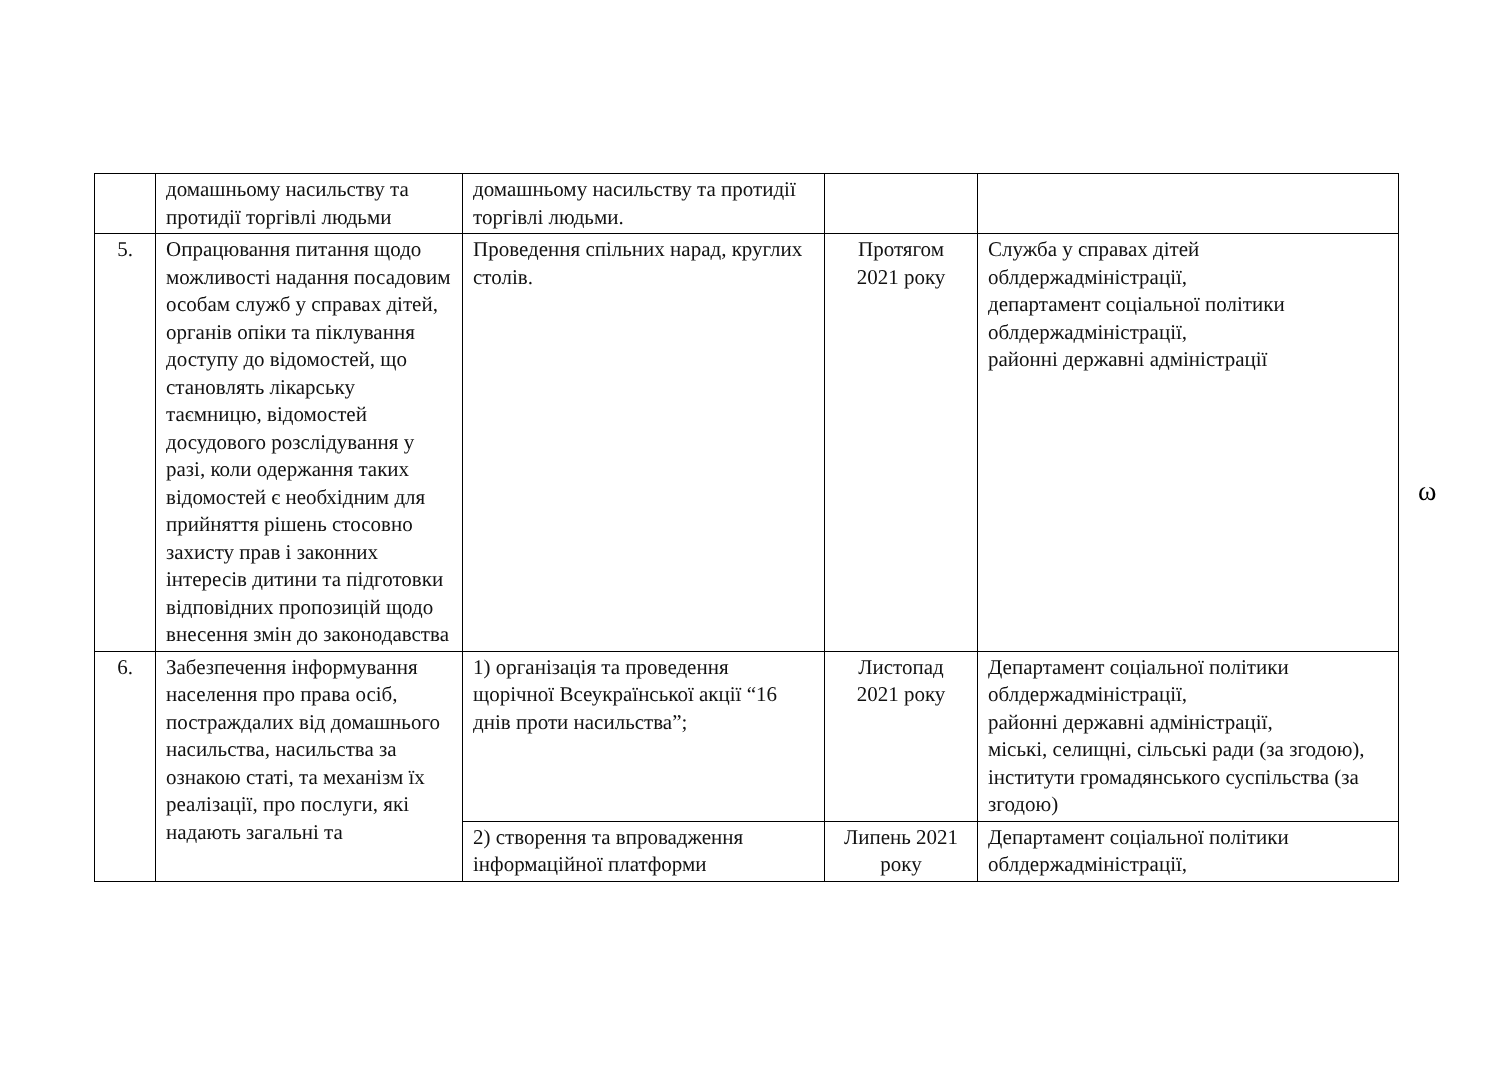| | домашньому насильству та протидії торгівлі людьми | домашньому насильству та протидії торгівлі людьми. | | |
| 5. | Опрацювання питання щодо можливості надання посадовим особам служб у справах дітей, органів опіки та піклування доступу до відомостей, що становлять лікарську таємницю, відомостей досудового розслідування у разі, коли одержання таких відомостей є необхідним для прийняття рішень стосовно захисту прав і законних інтересів дитини та підготовки відповідних пропозицій щодо внесення змін до законодавства | Проведення спільних нарад, круглих столів. | Протягом 2021 року | Служба у справах дітей облдержадміністрації, департамент соціальної політики облдержадміністрації, районні державні адміністрації |
| 6. | Забезпечення інформування населення про права осіб, постраждалих від домашнього насильства, насильства за ознакою статі, та механізм їх реалізації, про послуги, які надають загальні та | 1) організація та проведення щорічної Всеукраїнської акції “16 днів проти насильства”; | Листопад 2021 року | Департамент соціальної політики облдержадміністрації, районні державні адміністрації, міські, селищні, сільські ради (за згодою), інститути громадянського суспільства (за згодою) |
| | | 2) створення та впровадження інформаційної платформи | Липень 2021 року | Департамент соціальної політики облдержадміністрації, |
ω